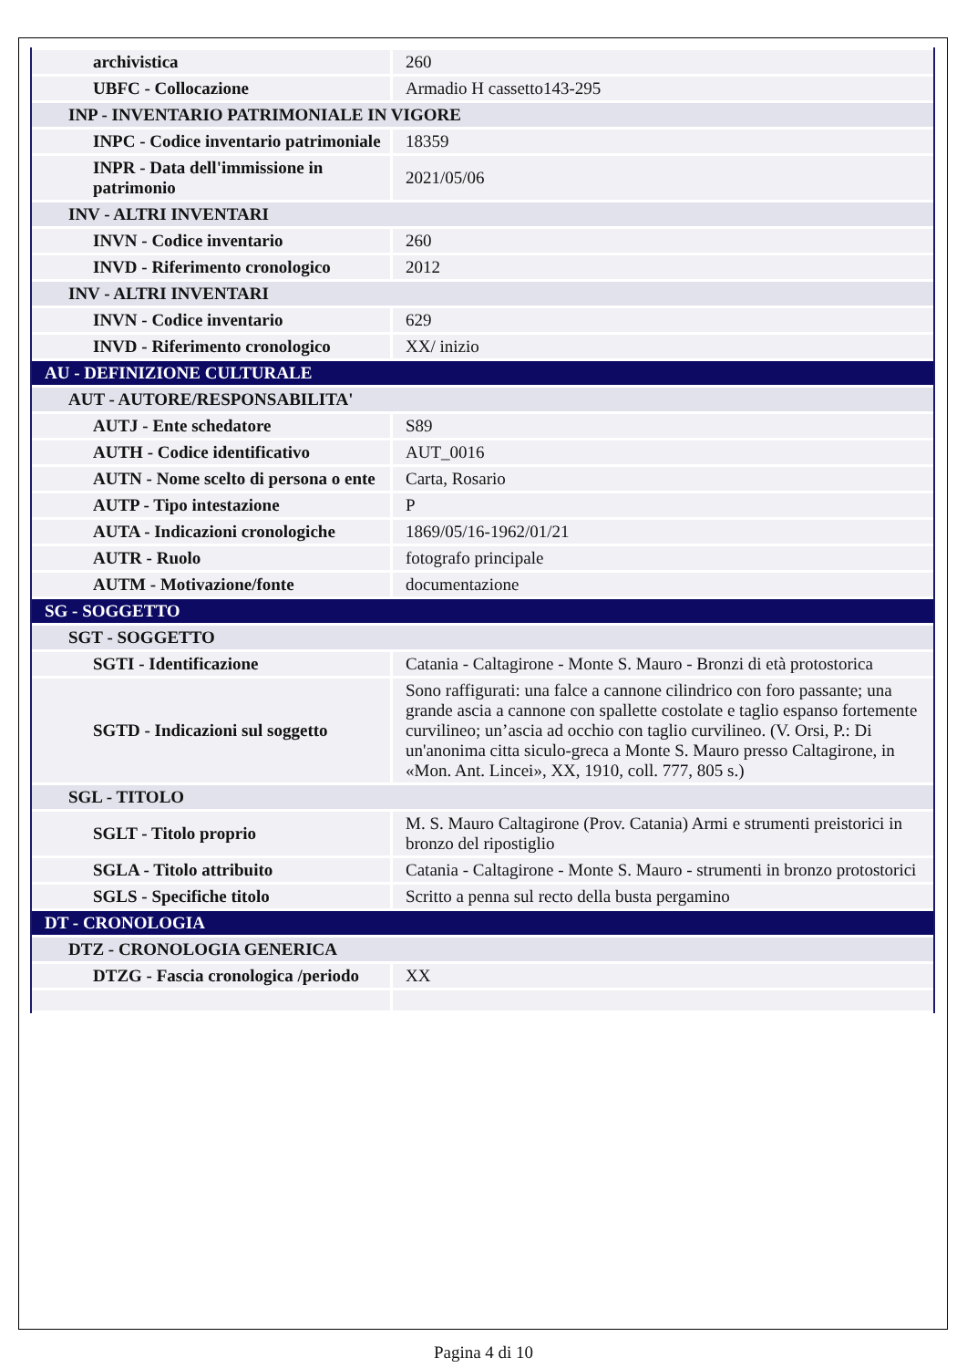| archivistica | 260 |
| UBFC - Collocazione | Armadio H cassetto143-295 |
| INP - INVENTARIO PATRIMONIALE IN VIGORE | |
| INPC - Codice inventario patrimoniale | 18359 |
| INPR - Data dell'immissione in patrimonio | 2021/05/06 |
| INV - ALTRI INVENTARI | |
| INVN - Codice inventario | 260 |
| INVD - Riferimento cronologico | 2012 |
| INV - ALTRI INVENTARI | |
| INVN - Codice inventario | 629 |
| INVD - Riferimento cronologico | XX/ inizio |
| AU - DEFINIZIONE CULTURALE | |
| AUT - AUTORE/RESPONSABILITA' | |
| AUTJ - Ente schedatore | S89 |
| AUTH - Codice identificativo | AUT_0016 |
| AUTN - Nome scelto di persona o ente | Carta, Rosario |
| AUTP - Tipo intestazione | P |
| AUTA - Indicazioni cronologiche | 1869/05/16-1962/01/21 |
| AUTR - Ruolo | fotografo principale |
| AUTM - Motivazione/fonte | documentazione |
| SG - SOGGETTO | |
| SGT - SOGGETTO | |
| SGTI - Identificazione | Catania - Caltagirone - Monte S. Mauro - Bronzi di età protostorica |
| SGTD - Indicazioni sul soggetto | Sono raffigurati: una falce a cannone cilindrico con foro passante; una grande ascia a cannone con spallette costolate e taglio espanso fortemente curvilineo; un’ascia ad occhio con taglio curvilineo. (V. Orsi, P.: Di un'anonima citta siculo-greca a Monte S. Mauro presso Caltagirone, in «Mon. Ant. Lincei», XX, 1910, coll. 777, 805 s.) |
| SGL - TITOLO | |
| SGLT - Titolo proprio | M. S. Mauro Caltagirone (Prov. Catania) Armi e strumenti preistorici in bronzo del ripostiglio |
| SGLA - Titolo attribuito | Catania - Caltagirone - Monte S. Mauro - strumenti in bronzo protostorici |
| SGLS - Specifiche titolo | Scritto a penna sul recto della busta pergamino |
| DT - CRONOLOGIA | |
| DTZ - CRONOLOGIA GENERICA | |
| DTZG - Fascia cronologica /periodo | XX |
Pagina 4 di 10